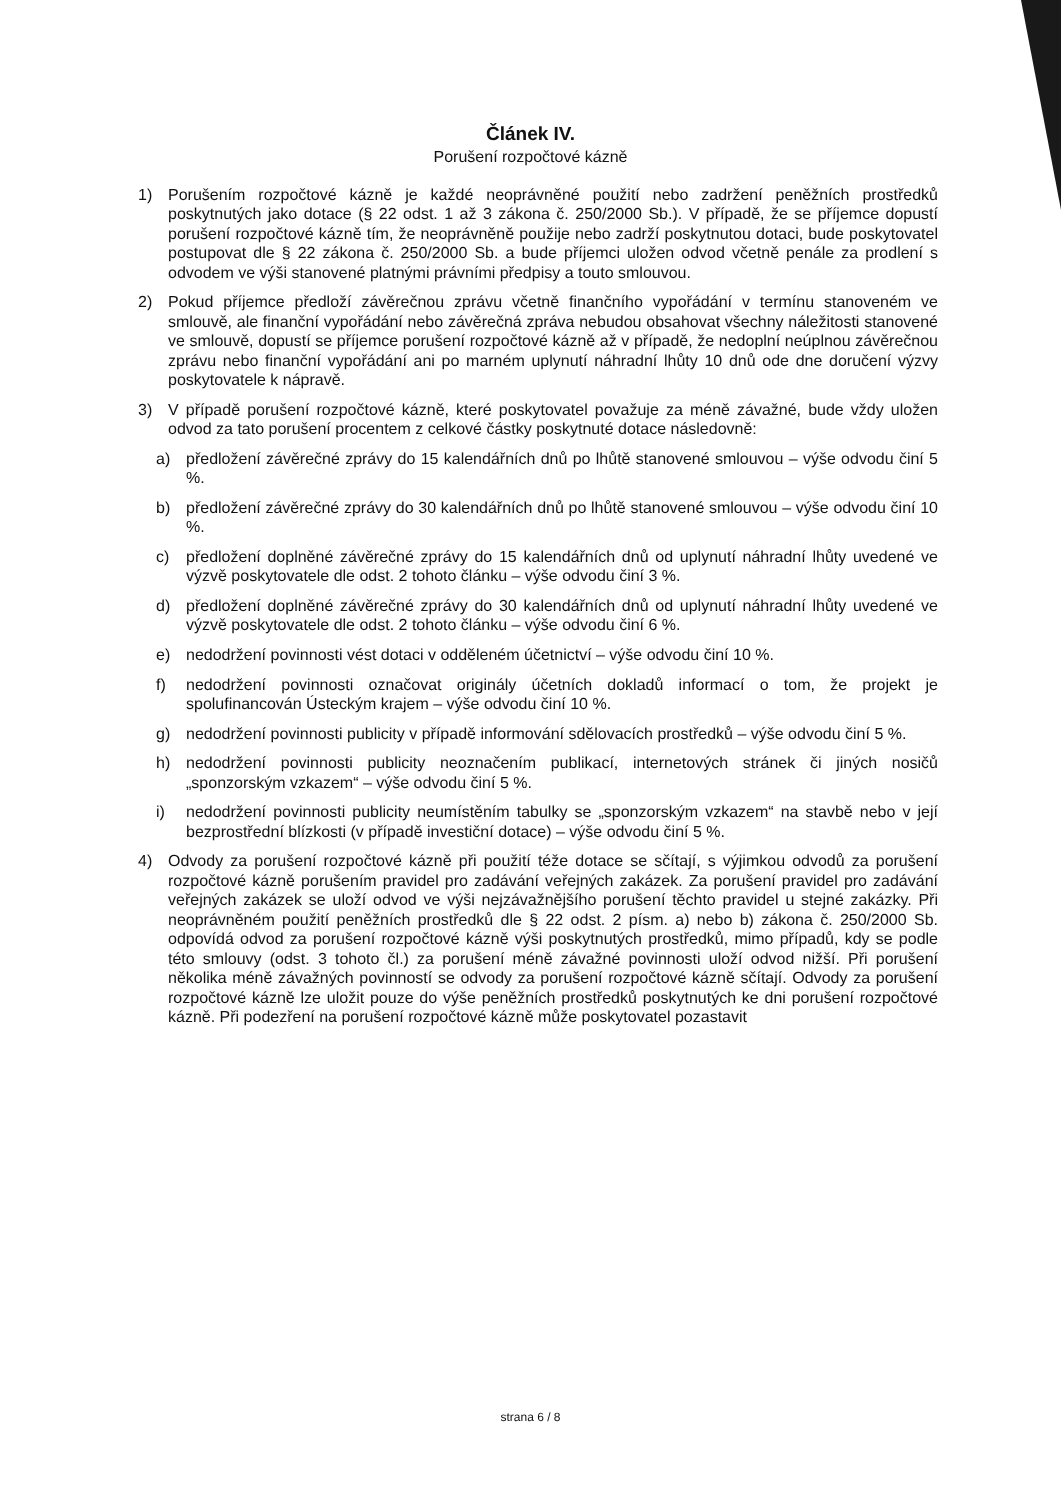Článek IV.
Porušení rozpočtové kázně
1) Porušením rozpočtové kázně je každé neoprávněné použití nebo zadržení peněžních prostředků poskytnutých jako dotace (§ 22 odst. 1 až 3 zákona č. 250/2000 Sb.). V případě, že se příjemce dopustí porušení rozpočtové kázně tím, že neoprávněně použije nebo zadrží poskytnutou dotaci, bude poskytovatel postupovat dle § 22 zákona č. 250/2000 Sb. a bude příjemci uložen odvod včetně penále za prodlení s odvodem ve výši stanovené platnými právními předpisy a touto smlouvou.
2) Pokud příjemce předloží závěrečnou zprávu včetně finančního vypořádání v termínu stanoveném ve smlouvě, ale finanční vypořádání nebo závěrečná zpráva nebudou obsahovat všechny náležitosti stanovené ve smlouvě, dopustí se příjemce porušení rozpočtové kázně až v případě, že nedoplní neúplnou závěrečnou zprávu nebo finanční vypořádání ani po marném uplynutí náhradní lhůty 10 dnů ode dne doručení výzvy poskytovatele k nápravě.
3) V případě porušení rozpočtové kázně, které poskytovatel považuje za méně závažné, bude vždy uložen odvod za tato porušení procentem z celkové částky poskytnuté dotace následovně:
a) předložení závěrečné zprávy do 15 kalendářních dnů po lhůtě stanovené smlouvou – výše odvodu činí 5 %.
b) předložení závěrečné zprávy do 30 kalendářních dnů po lhůtě stanovené smlouvou – výše odvodu činí 10 %.
c) předložení doplněné závěrečné zprávy do 15 kalendářních dnů od uplynutí náhradní lhůty uvedené ve výzvě poskytovatele dle odst. 2 tohoto článku – výše odvodu činí 3 %.
d) předložení doplněné závěrečné zprávy do 30 kalendářních dnů od uplynutí náhradní lhůty uvedené ve výzvě poskytovatele dle odst. 2 tohoto článku – výše odvodu činí 6 %.
e) nedodržení povinnosti vést dotaci v odděleném účetnictví – výše odvodu činí 10 %.
f) nedodržení povinnosti označovat originály účetních dokladů informací o tom, že projekt je spolufinancován Ústeckým krajem – výše odvodu činí 10 %.
g) nedodržení povinnosti publicity v případě informování sdělovacích prostředků – výše odvodu činí 5 %.
h) nedodržení povinnosti publicity neoznačením publikací, internetových stránek či jiných nosičů „sponzorským vzkazem“ – výše odvodu činí 5 %.
i) nedodržení povinnosti publicity neumístěním tabulky se „sponzorským vzkazem“ na stavbě nebo v její bezprostřední blízkosti (v případě investiční dotace) – výše odvodu činí 5 %.
4) Odvody za porušení rozpočtové kázně při použití téže dotace se sčítají, s výjimkou odvodů za porušení rozpočtové kázně porušením pravidel pro zadávání veřejných zakázek. Za porušení pravidel pro zadávání veřejných zakázek se uloží odvod ve výši nejzávažnějšího porušení těchto pravidel u stejné zakázky. Při neoprávněném použití peněžních prostředků dle § 22 odst. 2 písm. a) nebo b) zákona č. 250/2000 Sb. odpovídá odvod za porušení rozpočtové kázně výši poskytnutých prostředků, mimo případů, kdy se podle této smlouvy (odst. 3 tohoto čl.) za porušení méně závažné povinnosti uloží odvod nižší. Při porušení několika méně závažných povinností se odvody za porušení rozpočtové kázně sčítají. Odvody za porušení rozpočtové kázně lze uložit pouze do výše peněžních prostředků poskytnutých ke dni porušení rozpočtové kázně. Při podezření na porušení rozpočtové kázně může poskytovatel pozastavit
strana 6 / 8